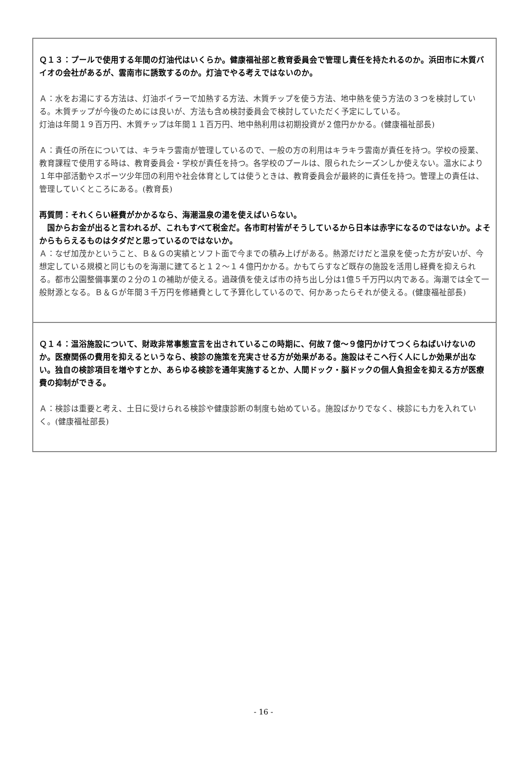Ｑ１３：プールで使用する年間の灯油代はいくらか。健康福祉部と教育委員会で管理し責任を持たれるのか。浜田市に木質バイオの会社があるが、雲南市に誘致するのか。灯油でやる考えではないのか。
Ａ：水をお湯にする方法は、灯油ボイラーで加熱する方法、木質チップを使う方法、地中熱を使う方法の３つを検討している。木質チップが今後のためには良いが、方法も含め検討委員会で検討していただく予定にしている。
灯油は年間１９百万円、木質チップは年間１１百万円、地中熱利用は初期投資が２億円かかる。(健康福祉部長)
Ａ：責任の所在については、キラキラ雲南が管理しているので、一般の方の利用はキラキラ雲南が責任を持つ。学校の授業、教育課程で使用する時は、教育委員会・学校が責任を持つ。各学校のプールは、限られたシーズンしか使えない。温水により１年中部活動やスポーツ少年団の利用や社会体育としては使うときは、教育委員会が最終的に責任を持つ。管理上の責任は、管理していくところにある。(教育長)
再質問：それくらい経費がかかるなら、海潮温泉の湯を使えばいらない。
　国からお金が出ると言われるが、これもすべて税金だ。各市町村皆がそうしているから日本は赤字になるのではないか。よそからもらえるものはタダだと思っているのではないか。
Ａ：なぜ加茂かということ、Ｂ＆Ｇの実績とソフト面で今までの積み上げがある。熱源だけだと温泉を使った方が安いが、今想定している規模と同じものを海潮に建てると１２～１４億円かかる。かもてらすなど既存の施設を活用し経費を抑えられる。都市公園整備事業の２分の１の補助が使える。過疎債を使えば市の持ち出し分は1億５千万円以内である。海潮では全て一般財源となる。Ｂ＆Ｇが年間３千万円を修繕費として予算化しているので、何かあったらそれが使える。(健康福祉部長)
Ｑ１４：温浴施設について、財政非常事態宣言を出されているこの時期に、何故７億～９億円かけてつくらねばいけないのか。医療関係の費用を抑えるというなら、検診の施策を充実させる方が効果がある。施設はそこへ行く人にしか効果が出ない。独自の検診項目を増やすとか、あらゆる検診を通年実施するとか、人間ドック・脳ドックの個人負担金を抑える方が医療費の抑制ができる。
Ａ：検診は重要と考え、土日に受けられる検診や健康診断の制度も始めている。施設ばかりでなく、検診にも力を入れていく。(健康福祉部長)
- 16 -